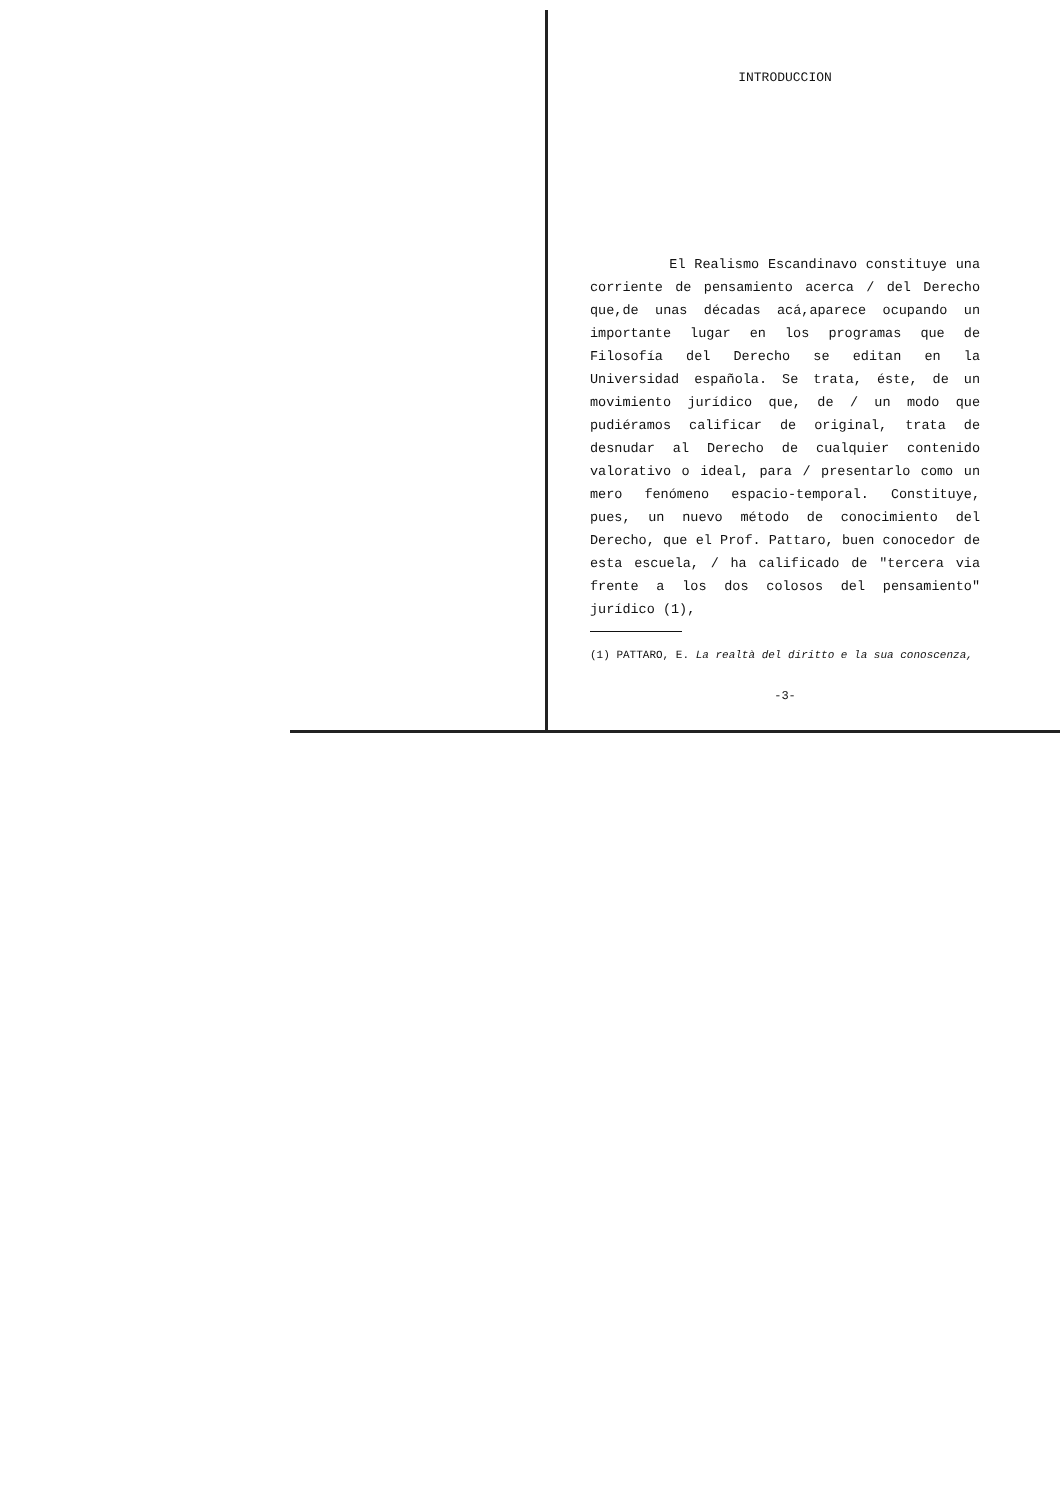INTRODUCCION
El Realismo Escandinavo constituye una corriente de pensamiento acerca / del Derecho que,de unas décadas acá,aparece ocupando un importante lugar en los programas que de Filosofía del Derecho se editan en la Universidad española. Se trata, éste, de un movimiento jurídico que, de / un modo que pudiéramos calificar de original, trata de desnudar al Derecho de cualquier contenido valorativo o ideal, para / presentarlo como un mero fenómeno espacio-temporal. Constituye, pues, un nuevo método de conocimiento del Derecho, que el Prof. Pattaro, buen conocedor de esta escuela, / ha calificado de "tercera via frente a los dos colosos del pensamiento" jurídico (1),
(1) PATTARO, E. La realtà del diritto e la sua conoscenza,
-3-